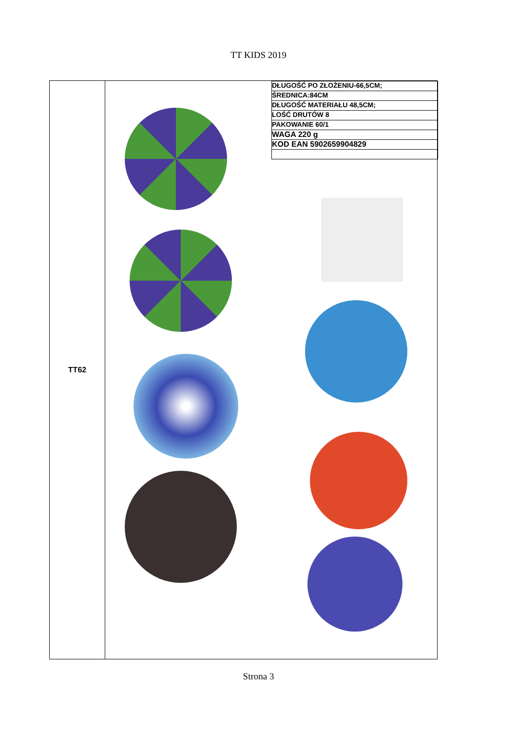TT KIDS 2019
| TT62 | / DŁUGOŚĆ PO ZŁOŻENIU-66,5CM; / / ŚREDNICA:84CM / / DŁUGOŚĆ MATERIAŁU 48,5CM; / / LOŚĆ DRUTÓW 8 / / PAKOWANIE 60/1 / / WAGA 220 g / / KOD EAN 5902659904829 / |
Strona 3